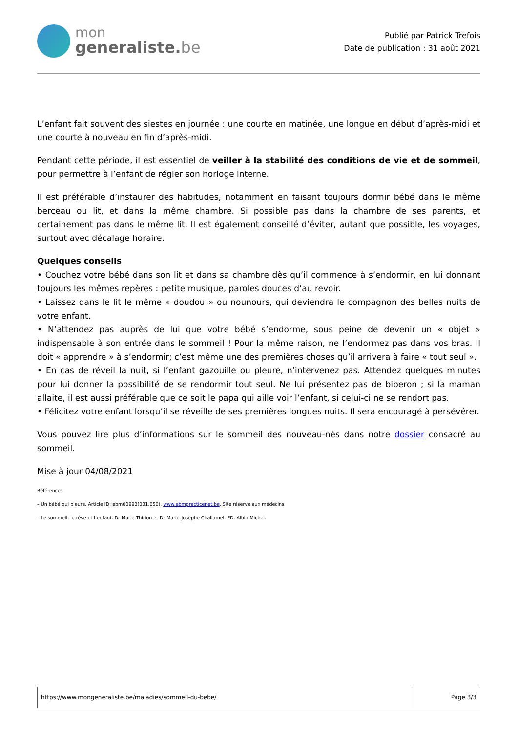mon
generaliste.be
Publié par Patrick Trefois
Date de publication : 31 août 2021
L’enfant fait souvent des siestes en journée : une courte en matinée, une longue en début d’après-midi et une courte à nouveau en fin d’après-midi.
Pendant cette période, il est essentiel de veiller à la stabilité des conditions de vie et de sommeil, pour permettre à l’enfant de régler son horloge interne.
Il est préférable d’instaurer des habitudes, notamment en faisant toujours dormir bébé dans le même berceau ou lit, et dans la même chambre. Si possible pas dans la chambre de ses parents, et certainement pas dans le même lit. Il est également conseillé d’éviter, autant que possible, les voyages, surtout avec décalage horaire.
Quelques conseils
• Couchez votre bébé dans son lit et dans sa chambre dès qu’il commence à s’endormir, en lui donnant toujours les mêmes repères : petite musique, paroles douces d’au revoir.
• Laissez dans le lit le même « doudou » ou nounours, qui deviendra le compagnon des belles nuits de votre enfant.
• N’attendez pas auprès de lui que votre bébé s’endorme, sous peine de devenir un « objet » indispensable à son entrée dans le sommeil ! Pour la même raison, ne l’endormez pas dans vos bras. Il doit « apprendre » à s’endormir; c’est même une des premières choses qu’il arrivera à faire « tout seul ».
• En cas de réveil la nuit, si l’enfant gazouille ou pleure, n’intervenez pas. Attendez quelques minutes pour lui donner la possibilité de se rendormir tout seul. Ne lui présentez pas de biberon ; si la maman allaite, il est aussi préférable que ce soit le papa qui aille voir l’enfant, si celui-ci ne se rendort pas.
• Félicitez votre enfant lorsqu’il se réveille de ses premières longues nuits. Il sera encouragé à persévérer.
Vous pouvez lire plus d’informations sur le sommeil des nouveau-nés dans notre dossier consacré au sommeil.
Mise à jour 04/08/2021
Références
– Un bébé qui pleure. Article ID: ebm00993(031.050). www.ebmpracticenet.be. Site réservé aux médecins.
– Le sommeil, le rêve et l’enfant. Dr Marie Thirion et Dr Marie-Josèphe Challamel. ED. Albin Michel.
| https://www.mongeneraliste.be/maladies/sommeil-du-bebe/ | Page 3/3 |